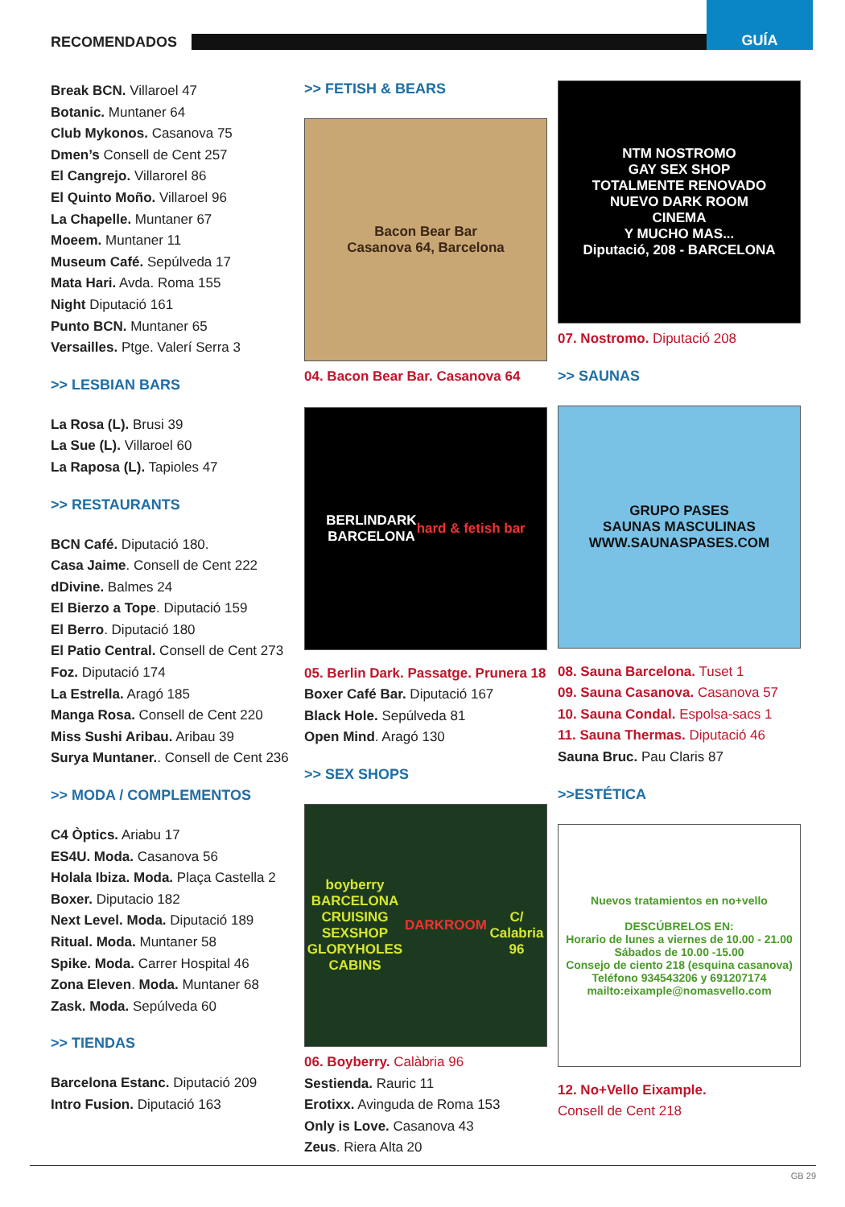RECOMENDADOS
GUÍA
Break BCN. Villaroel 47
Botanic. Muntaner 64
Club Mykonos. Casanova 75
Dmen’s Consell de Cent 257
El Cangrejo. Villarorel 86
El Quinto Moño. Villaroel 96
La Chapelle. Muntaner 67
Moeem. Muntaner 11
Museum Café. Sepúlveda 17
Mata Hari. Avda. Roma 155
Night Diputació 161
Punto BCN. Muntaner 65
Versailles. Ptge. Valerí Serra 3
>> LESBIAN BARS
La Rosa (L). Brusi 39
La Sue (L). Villaroel 60
La Raposa (L). Tapioles 47
>> RESTAURANTS
BCN Café. Diputació 180.
Casa Jaime. Consell de Cent 222
dDivine. Balmes 24
El Bierzo a Tope. Diputació 159
El Berro. Diputació 180
El Patio Central. Consell de Cent 273
Foz. Diputació 174
La Estrella. Aragó 185
Manga Rosa. Consell de Cent 220
Miss Sushi Aribau. Aribau 39
Surya Muntaner.. Consell de Cent 236
>> MODA / COMPLEMENTOS
C4 Òptics. Ariabu 17
ES4U. Moda. Casanova 56
Holala Ibiza. Moda. Plaça Castella 2
Boxer. Diputacio 182
Next Level. Moda. Diputació 189
Ritual. Moda. Muntaner 58
Spike. Moda. Carrer Hospital 46
Zona Eleven. Moda. Muntaner 68
Zask. Moda. Sepúlveda 60
>> TIENDAS
Barcelona Estanc. Diputació 209
Intro Fusion. Diputació 163
>> FETISH & BEARS
Bacon Bear Bar
Casanova 64, Barcelona
04. Bacon Bear Bar. Casanova 64
BERLINDARK
BARCELONA
hard & fetish bar
05. Berlin Dark. Passatge. Prunera 18
Boxer Café Bar. Diputació 167
Black Hole. Sepúlveda 81
Open Mind. Aragó 130
>> SEX SHOPS
boyberry BARCELONA
CRUISING SEXSHOP
GLORYHOLES CABINS
DARKROOM
C/ Calabria 96
06. Boyberry. Calàbria 96
Sestienda. Rauric 11
Erotixx. Avinguda de Roma 153
Only is Love. Casanova 43
Zeus. Riera Alta 20
NTM NOSTROMO
GAY SEX SHOP
TOTALMENTE RENOVADO
NUEVO DARK ROOM
CINEMA
Y MUCHO MAS...
Diputació, 208 - BARCELONA
07. Nostromo. Diputació 208
>> SAUNAS
GRUPO PASES
SAUNAS MASCULINAS
WWW.SAUNASPASES.COM
08. Sauna Barcelona. Tuset 1
09. Sauna Casanova. Casanova 57
10. Sauna Condal. Espolsa-sacs 1
11. Sauna Thermas. Diputació 46
Sauna Bruc. Pau Claris 87
>>ESTÉTICA
Nuevos tratamientos en no+vello
DESCÚBRELOS EN:
Horario de lunes a viernes de 10.00 - 21.00
Sábados de 10.00 -15.00
Consejo de ciento 218 (esquina casanova)
Teléfono 934543206 y 691207174
mailto:eixample@nomasvello.com
12. No+Vello Eixample.
Consell de Cent 218
GB 29